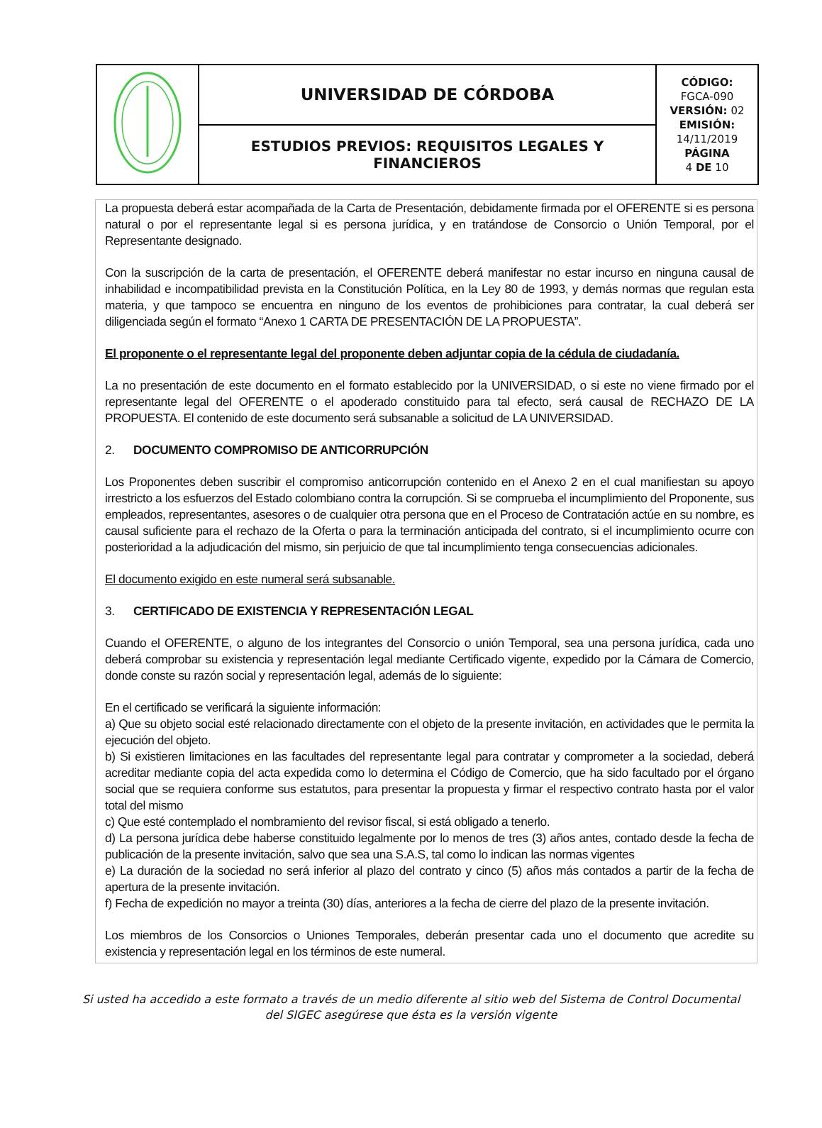| | UNIVERSIDAD DE CÓRDOBA | CÓDIGO: FGCA-090 VERSIÓN: 02 EMISIÓN: 14/11/2019 PÁGINA 4 DE 10 |
| | ESTUDIOS PREVIOS: REQUISITOS LEGALES Y FINANCIEROS | |
La propuesta deberá estar acompañada de la Carta de Presentación, debidamente firmada por el OFERENTE si es persona natural o por el representante legal si es persona jurídica, y en tratándose de Consorcio o Unión Temporal, por el Representante designado.
Con la suscripción de la carta de presentación, el OFERENTE deberá manifestar no estar incurso en ninguna causal de inhabilidad e incompatibilidad prevista en la Constitución Política, en la Ley 80 de 1993, y demás normas que regulan esta materia, y que tampoco se encuentra en ninguno de los eventos de prohibiciones para contratar, la cual deberá ser diligenciada según el formato “Anexo 1 CARTA DE PRESENTACIÓN DE LA PROPUESTA”.
El proponente o el representante legal del proponente deben adjuntar copia de la cédula de ciudadanía.
La no presentación de este documento en el formato establecido por la UNIVERSIDAD, o si este no viene firmado por el representante legal del OFERENTE o el apoderado constituido para tal efecto, será causal de RECHAZO DE LA PROPUESTA. El contenido de este documento será subsanable a solicitud de LA UNIVERSIDAD.
2. DOCUMENTO COMPROMISO DE ANTICORRUPCIÓN
Los Proponentes deben suscribir el compromiso anticorrupción contenido en el Anexo 2 en el cual manifiestan su apoyo irrestricto a los esfuerzos del Estado colombiano contra la corrupción. Si se comprueba el incumplimiento del Proponente, sus empleados, representantes, asesores o de cualquier otra persona que en el Proceso de Contratación actúe en su nombre, es causal suficiente para el rechazo de la Oferta o para la terminación anticipada del contrato, si el incumplimiento ocurre con posterioridad a la adjudicación del mismo, sin perjuicio de que tal incumplimiento tenga consecuencias adicionales.
El documento exigido en este numeral será subsanable.
3. CERTIFICADO DE EXISTENCIA Y REPRESENTACIÓN LEGAL
Cuando el OFERENTE, o alguno de los integrantes del Consorcio o unión Temporal, sea una persona jurídica, cada uno deberá comprobar su existencia y representación legal mediante Certificado vigente, expedido por la Cámara de Comercio, donde conste su razón social y representación legal, además de lo siguiente:
En el certificado se verificará la siguiente información:
a) Que su objeto social esté relacionado directamente con el objeto de la presente invitación, en actividades que le permita la ejecución del objeto.
b) Si existieren limitaciones en las facultades del representante legal para contratar y comprometer a la sociedad, deberá acreditar mediante copia del acta expedida como lo determina el Código de Comercio, que ha sido facultado por el órgano social que se requiera conforme sus estatutos, para presentar la propuesta y firmar el respectivo contrato hasta por el valor total del mismo
c) Que esté contemplado el nombramiento del revisor fiscal, si está obligado a tenerlo.
d) La persona jurídica debe haberse constituido legalmente por lo menos de tres (3) años antes, contado desde la fecha de publicación de la presente invitación, salvo que sea una S.A.S, tal como lo indican las normas vigentes
e) La duración de la sociedad no será inferior al plazo del contrato y cinco (5) años más contados a partir de la fecha de apertura de la presente invitación.
f) Fecha de expedición no mayor a treinta (30) días, anteriores a la fecha de cierre del plazo de la presente invitación.
Los miembros de los Consorcios o Uniones Temporales, deberán presentar cada uno el documento que acredite su existencia y representación legal en los términos de este numeral.
Si usted ha accedido a este formato a través de un medio diferente al sitio web del Sistema de Control Documental
del SIGEC asegúrese que ésta es la versión vigente